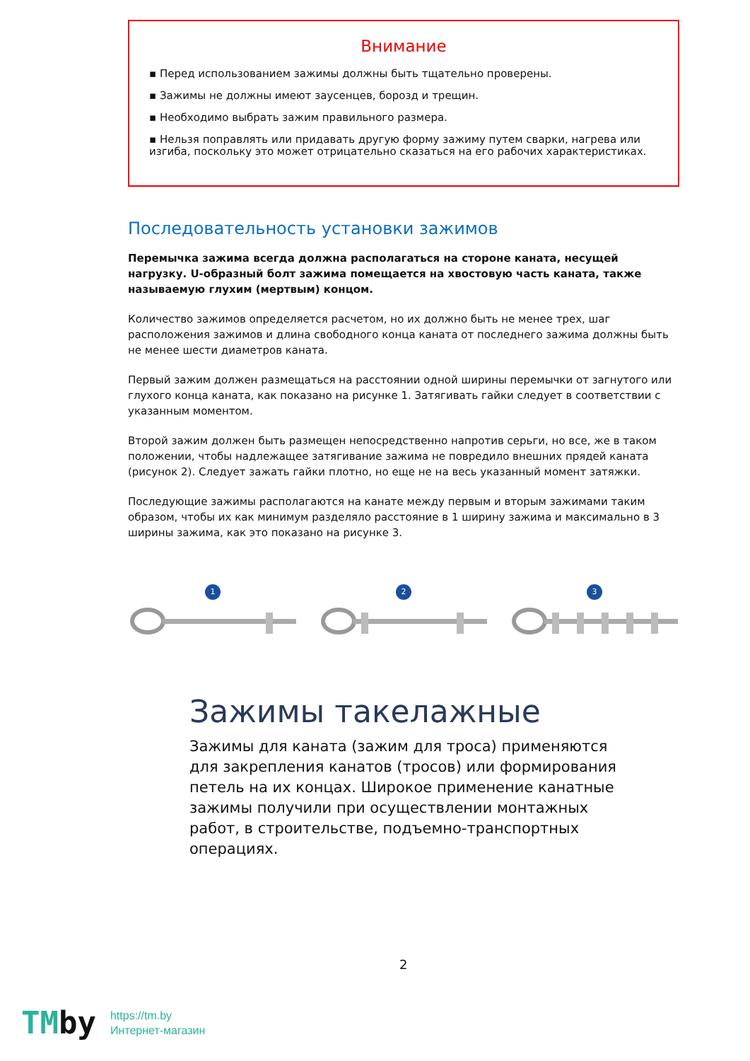Внимание
▪ Перед использованием зажимы должны быть тщательно проверены.
▪ Зажимы не должны имеют заусенцев, борозд и трещин.
▪ Необходимо выбрать зажим правильного размера.
▪ Нельзя поправлять или придавать другую форму зажиму путем сварки, нагрева или изгиба, поскольку это может отрицательно сказаться на его рабочих характеристиках.
Последовательность установки зажимов
Перемычка зажима всегда должна располагаться на стороне каната, несущей нагрузку. U-образный болт зажима помещается на хвостовую часть каната, также называемую глухим (мертвым) концом.
Количество зажимов определяется расчетом, но их должно быть не менее трех, шаг расположения зажимов и длина свободного конца каната от последнего зажима должны быть не менее шести диаметров каната.
Первый зажим должен размещаться на расстоянии одной ширины перемычки от загнутого или глухого конца каната, как показано на рисунке 1. Затягивать гайки следует в соответствии с указанным моментом.
Второй зажим должен быть размещен непосредственно напротив серьги, но все, же в таком положении, чтобы надлежащее затягивание зажима не повредило внешних прядей каната (рисунок 2). Следует зажать гайки плотно, но еще не на весь указанный момент затяжки.
Последующие зажимы располагаются на канате между первым и вторым зажимами таким образом, чтобы их как минимум разделяло расстояние в 1 ширину зажима и максимально в 3 ширины зажима, как это показано на рисунке 3.
1 2 3
Зажимы такелажные
Зажимы для каната (зажим для троса) применяются для закрепления канатов (тросов) или формирования петель на их концах. Широкое применение канатные зажимы получили при осуществлении монтажных работ, в строительстве, подъемно-транспортных операциях.
2
TMby
https://tm.by
Интернет-магазин